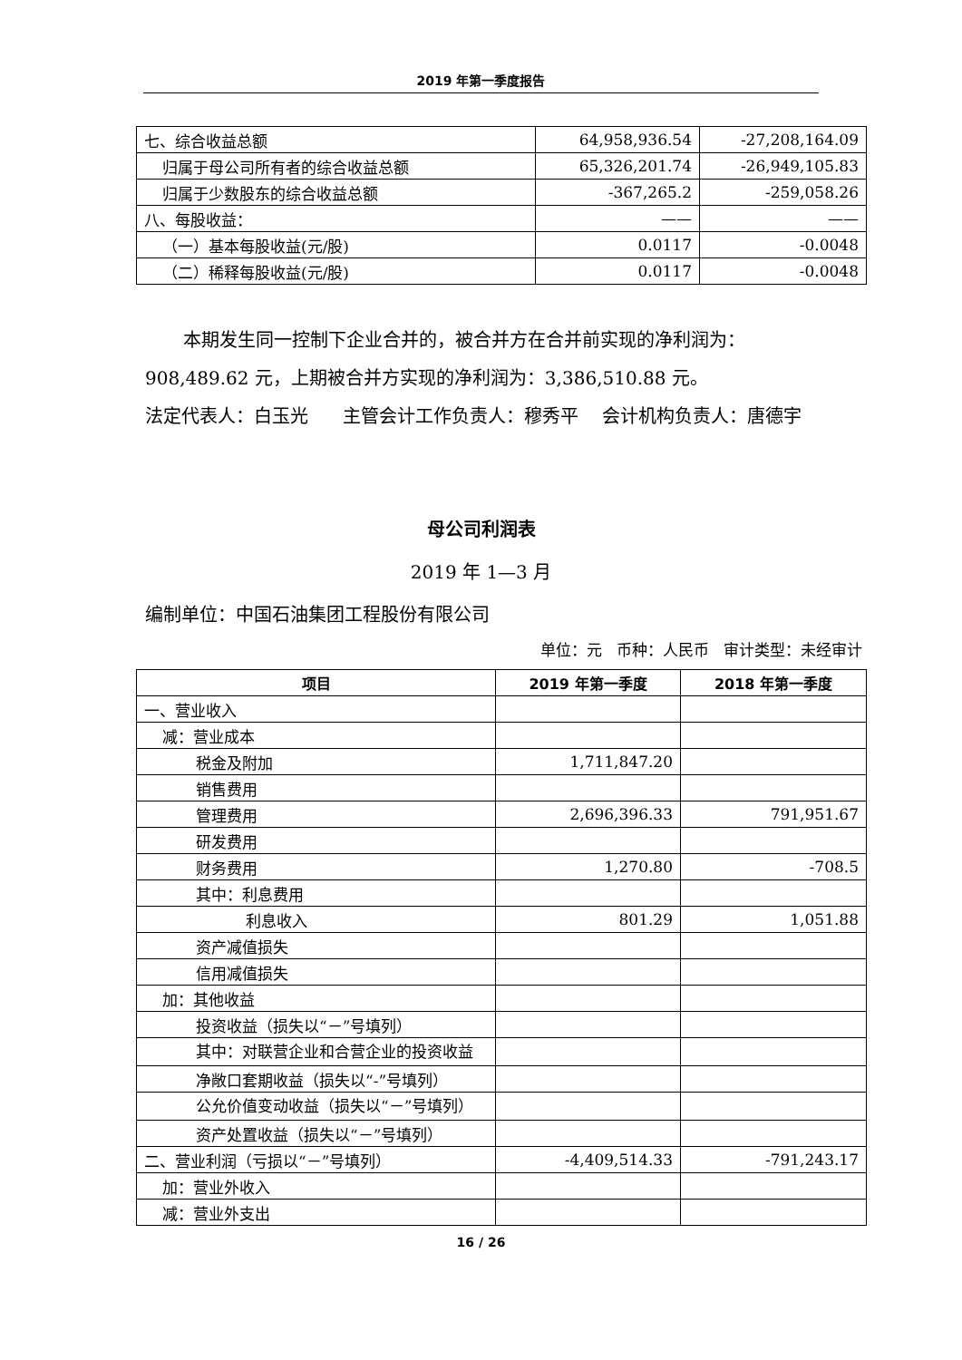2019 年第一季度报告
| 七、综合收益总额 | 64,958,936.54 | -27,208,164.09 |
| 归属于母公司所有者的综合收益总额 | 65,326,201.74 | -26,949,105.83 |
| 归属于少数股东的综合收益总额 | -367,265.2 | -259,058.26 |
| 八、每股收益： | —— | —— |
| （一）基本每股收益(元/股) | 0.0117 | -0.0048 |
| （二）稀释每股收益(元/股) | 0.0117 | -0.0048 |
本期发生同一控制下企业合并的，被合并方在合并前实现的净利润为：908,489.62 元，上期被合并方实现的净利润为：3,386,510.88 元。
法定代表人：白玉光 主管会计工作负责人：穆秀平 会计机构负责人：唐德宇
母公司利润表
2019 年 1—3 月
编制单位：中国石油集团工程股份有限公司
单位：元 币种：人民币 审计类型：未经审计
| 项目 | 2019 年第一季度 | 2018 年第一季度 |
| --- | --- | --- |
| 一、营业收入 | | |
| 减：营业成本 | | |
| 税金及附加 | 1,711,847.20 | |
| 销售费用 | | |
| 管理费用 | 2,696,396.33 | 791,951.67 |
| 研发费用 | | |
| 财务费用 | 1,270.80 | -708.5 |
| 其中：利息费用 | | |
| 利息收入 | 801.29 | 1,051.88 |
| 资产减值损失 | | |
| 信用减值损失 | | |
| 加：其他收益 | | |
| 投资收益（损失以“－”号填列） | | |
| 其中：对联营企业和合营企业的投资收益 | | |
| 净敞口套期收益（损失以“-”号填列） | | |
| 公允价值变动收益（损失以“－”号填列） | | |
| 资产处置收益（损失以“－”号填列） | | |
| 二、营业利润（亏损以“－”号填列） | -4,409,514.33 | -791,243.17 |
| 加：营业外收入 | | |
| 减：营业外支出 | | |
16 / 26